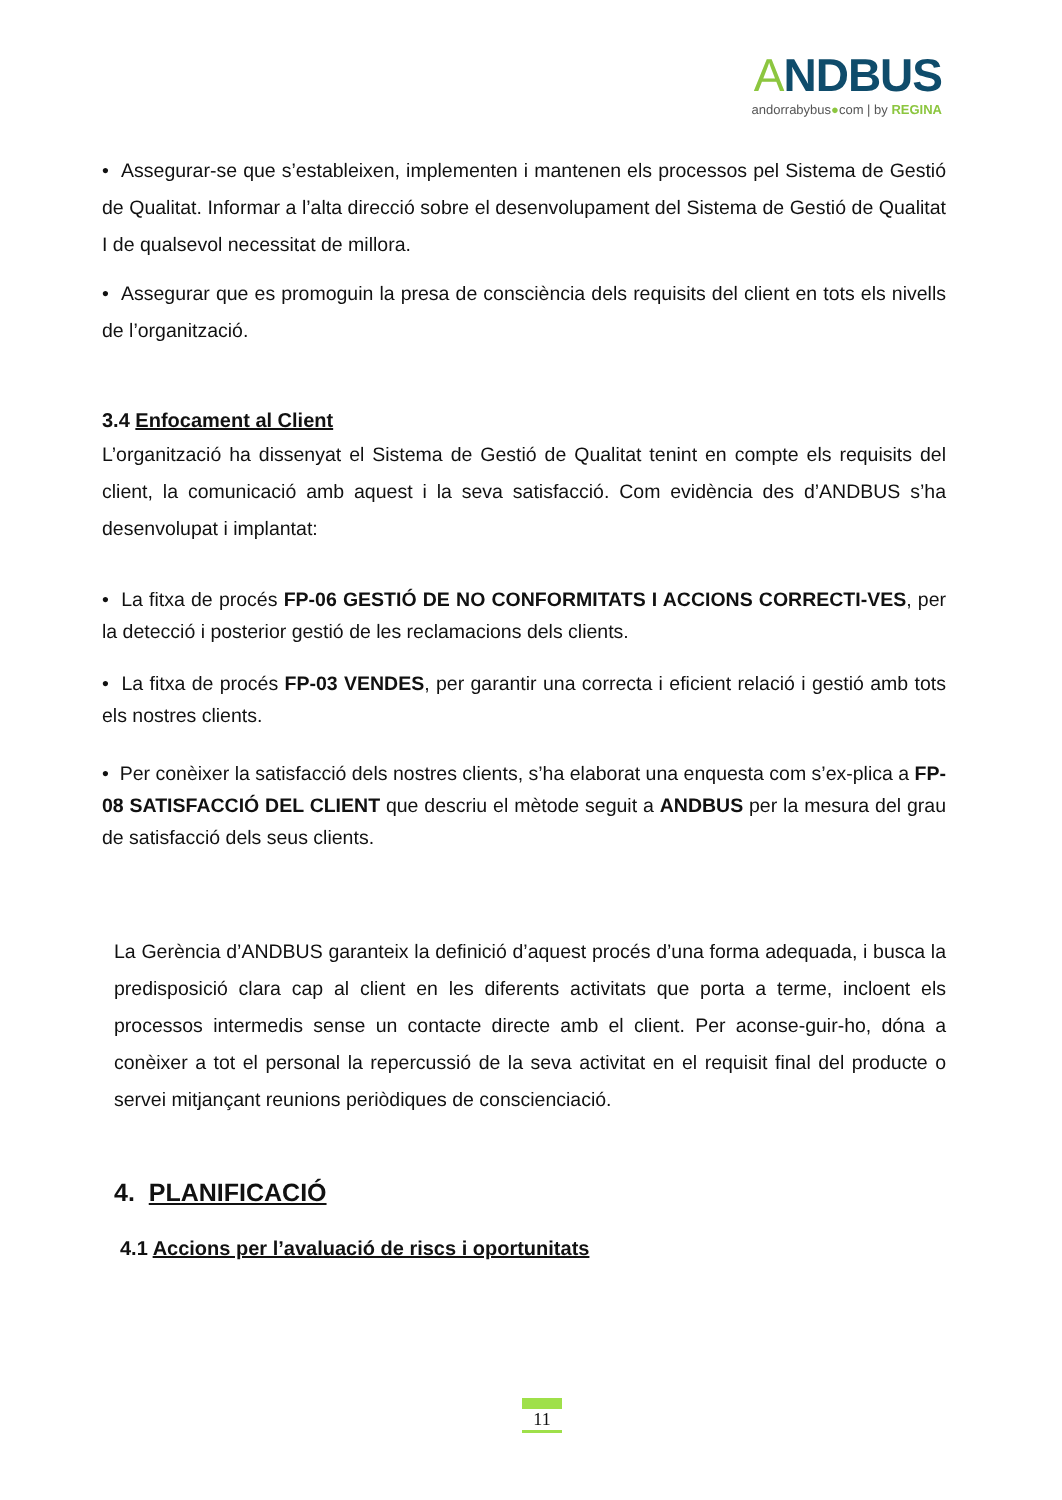ANDBUS
andorrabybus●com | by REGINA
• Assegurar-se que s’estableixen, implementen i mantenen els processos pel Sistema de Gestió de Qualitat. Informar a l’alta direcció sobre el desenvolupament del Sistema de Gestió de Qualitat I de qualsevol necessitat de millora.
• Assegurar que es promoguin la presa de consciència dels requisits del client en tots els nivells de l’organització.
3.4 Enfocament al Client
L’organització ha dissenyat el Sistema de Gestió de Qualitat tenint en compte els requisits del client, la comunicació amb aquest i la seva satisfacció. Com evidència des d’ANDBUS s’ha desenvolupat i implantat:
• La fitxa de procés FP-06 GESTIÓ DE NO CONFORMITATS I ACCIONS CORRECTI-VES, per la detecció i posterior gestió de les reclamacions dels clients.
• La fitxa de procés FP-03 VENDES, per garantir una correcta i eficient relació i gestió amb tots els nostres clients.
• Per conèixer la satisfacció dels nostres clients, s’ha elaborat una enquesta com s’ex-plica a FP-08 SATISFACCIÓ DEL CLIENT que descriu el mètode seguit a ANDBUS per la mesura del grau de satisfacció dels seus clients.
La Gerència d’ANDBUS garanteix la definició d’aquest procés d’una forma adequada, i busca la predisposició clara cap al client en les diferents activitats que porta a terme, incloent els processos intermedis sense un contacte directe amb el client. Per aconse-guir-ho, dóna a conèixer a tot el personal la repercussió de la seva activitat en el requisit final del producte o servei mitjançant reunions periòdiques de conscienciació.
4. PLANIFICACIÓ
4.1 Accions per l’avaluació de riscs i oportunitats
11